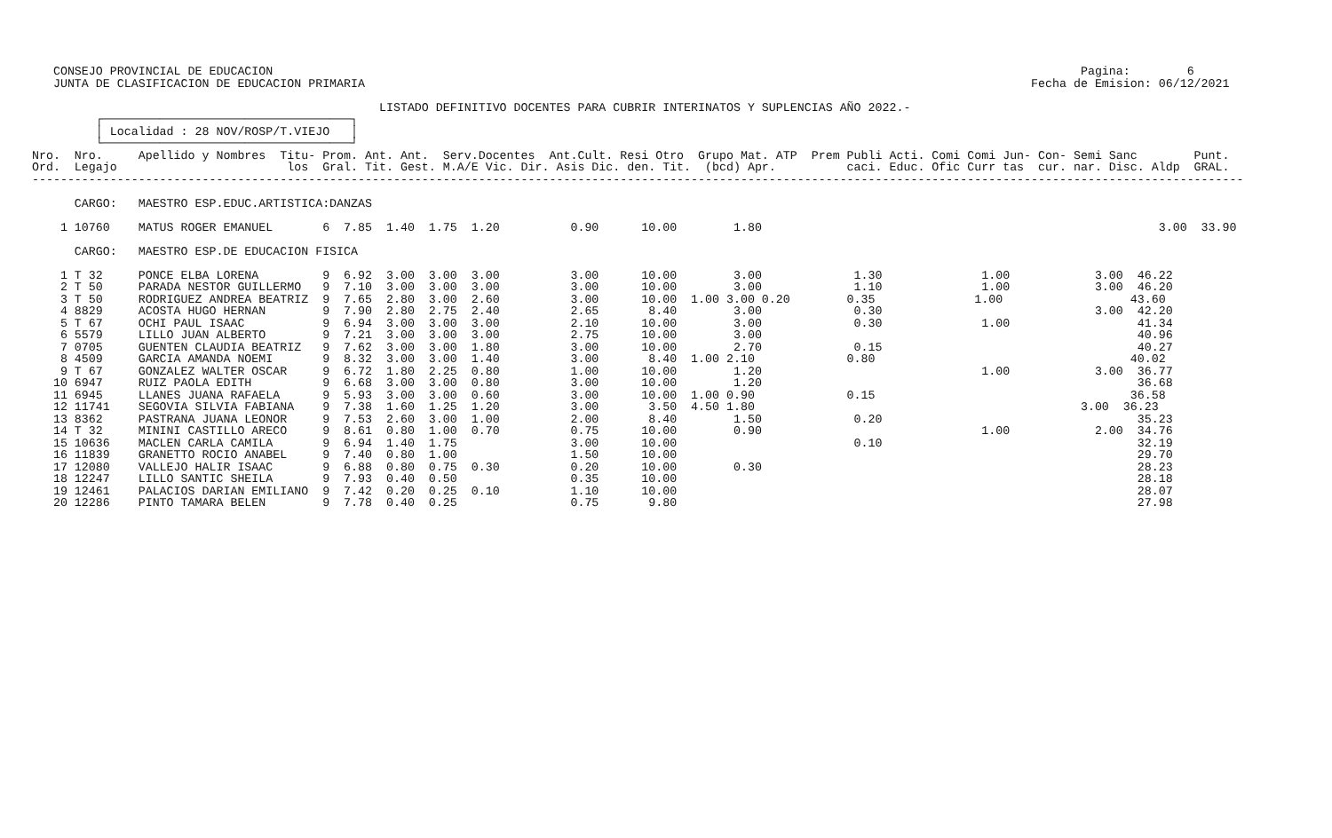CONSEJO PROVINCIAL DE EDUCACION                                                                                                                  Pagina:        6
    JUNTA DE CLASIFICACION DE EDUCACION PRIMARIA                                                                                              Fecha de Emision: 06/12/2021

                                                  LISTADO DEFINITIVO DOCENTES PARA CUBRIR INTERINATOS Y SUPLENCIAS AÑO 2022.-
          ┌───────────────────────────────────┐
          │ Localidad : 28 NOV/ROSP/T.VIEJO   │
          └───────────────────────────────────┘
 Nro.  Nro.     Apellido y Nombres  Titu- Prom. Ant. Ant.  Serv.Docentes  Ant.Cult. Resi Otro  Grupo Mat. ATP  Prem Publi Acti. Comi Comi Jun- Con- Semi Sanc        Punt.
 Ord.  Legajo                        los  Gral. Tit. Gest. M.A/E Vic. Dir. Asis Dic. den. Tit.  (bcd) Apr.          caci. Educ. Ofic Curr tas  cur. nar. Disc. Aldp  GRAL.
 ---------------------------------------------------------------------------------------------------------------------------------------------------------------------------

       CARGO:   MAESTRO ESP.EDUC.ARTISTICA:DANZAS

     1 10760    MATUS ROGER EMANUEL       6  7.85  1.40  1.75  1.20          0.90      10.00        1.80                                                        3.00  33.90

       CARGO:   MAESTRO ESP.DE EDUCACION FISICA

     1 T 32     PONCE ELBA LORENA         9  6.92  3.00  3.00  3.00          3.00      10.00        3.00             1.30              1.00            3.00  46.22
     2 T 50     PARADA NESTOR GUILLERMO   9  7.10  3.00  3.00  3.00          3.00      10.00        3.00             1.10              1.00            3.00  46.20
     3 T 50     RODRIGUEZ ANDREA BEATRIZ  9  7.65  2.80  3.00  2.60          3.00      10.00  1.00 3.00 0.20        0.35              1.00                  43.60
     4 8829     ACOSTA HUGO HERNAN        9  7.90  2.80  2.75  2.40          2.65       8.40        3.00             0.30                              3.00  42.20
     5 T 67     OCHI PAUL ISAAC           9  6.94  3.00  3.00  3.00          2.10      10.00        3.00             0.30              1.00                  41.34
     6 5579     LILLO JUAN ALBERTO        9  7.21  3.00  3.00  3.00          2.75      10.00        3.00                                                     40.96
     7 0705     GUENTEN CLAUDIA BEATRIZ   9  7.62  3.00  3.00  1.80          3.00      10.00        2.70             0.15                                    40.27
     8 4509     GARCIA AMANDA NOEMI       9  8.32  3.00  3.00  1.40          3.00       8.40  1.00 2.10             0.80                                    40.02
     9 T 67     GONZALEZ WALTER OSCAR     9  6.72  1.80  2.25  0.80          1.00      10.00        1.20                               1.00            3.00  36.77
    10 6947     RUIZ PAOLA EDITH          9  6.68  3.00  3.00  0.80          3.00      10.00        1.20                                                     36.68
    11 6945     LLANES JUANA RAFAELA      9  5.93  3.00  3.00  0.60          3.00      10.00  1.00 0.90             0.15                                    36.58
    12 11741    SEGOVIA SILVIA FABIANA    9  7.38  1.60  1.25  1.20          3.00       3.50  4.50 1.80                                              3.00  36.23
    13 8362     PASTRANA JUANA LEONOR     9  7.53  2.60  3.00  1.00          2.00       8.40        1.50             0.20                                    35.23
    14 T 32     MININI CASTILLO ARECO     9  8.61  0.80  1.00  0.70          0.75      10.00        0.90                               1.00            2.00  34.76
    15 10636    MACLEN CARLA CAMILA       9  6.94  1.40  1.75                3.00      10.00                         0.10                                    32.19
    16 11839    GRANETTO ROCIO ANABEL     9  7.40  0.80  1.00                1.50      10.00                                                                 29.70
    17 12080    VALLEJO HALIR ISAAC       9  6.88  0.80  0.75  0.30          0.20      10.00        0.30                                                     28.23
    18 12247    LILLO SANTIC SHEILA       9  7.93  0.40  0.50                0.35      10.00                                                                 28.18
    19 12461    PALACIOS DARIAN EMILIANO  9  7.42  0.20  0.25  0.10          1.10      10.00                                                                 28.07
    20 12286    PINTO TAMARA BELEN        9  7.78  0.40  0.25                0.75       9.80                                                                 27.98